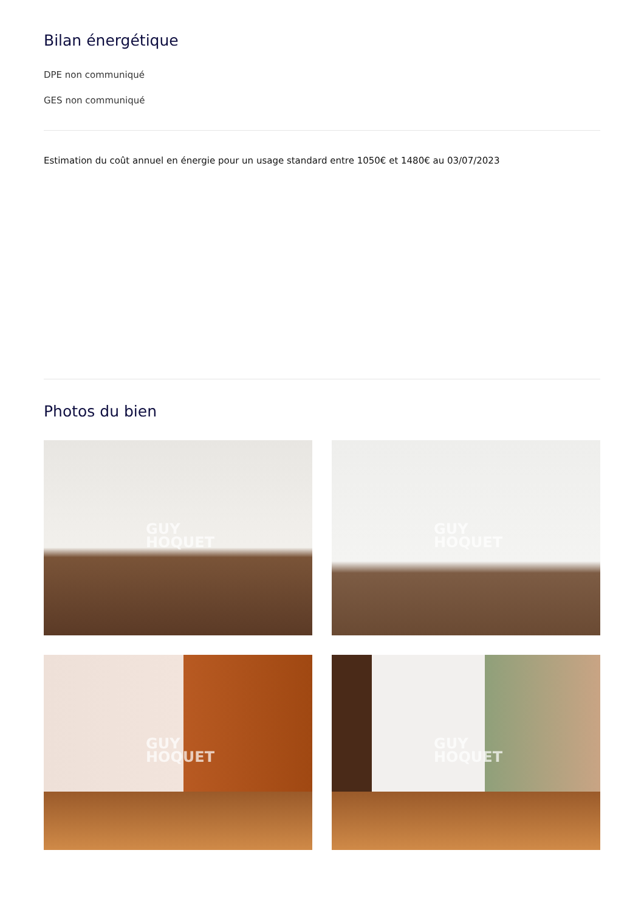Bilan énergétique
DPE non communiqué
GES non communiqué
Estimation du coût annuel en énergie pour un usage standard entre 1050€ et 1480€ au 03/07/2023
Photos du bien
GUY
HOQUET
GUY
HOQUET
GUY
HOQUET
GUY
HOQUET